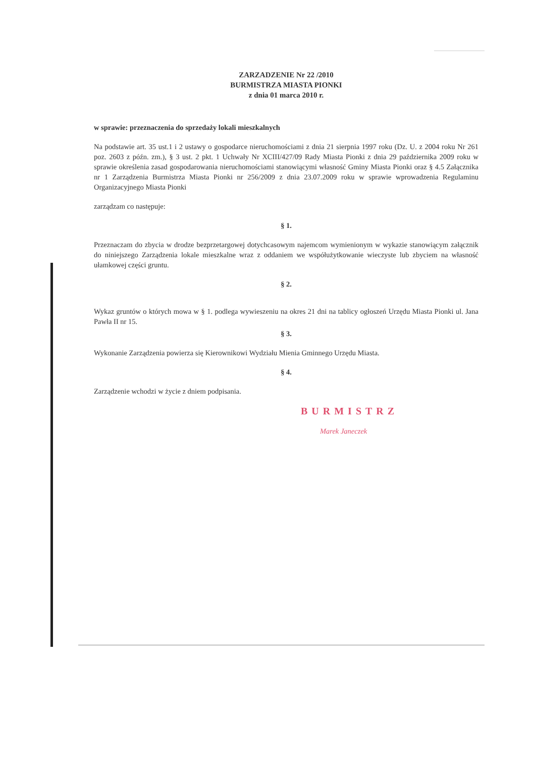ZARZADZENIE Nr 22 /2010
BURMISTRZA MIASTA PIONKI
z dnia 01 marca 2010 r.
w sprawie: przeznaczenia do sprzedaży lokali mieszkalnych
Na podstawie art. 35 ust.1 i 2 ustawy o gospodarce nieruchomościami z dnia 21 sierpnia 1997 roku (Dz. U. z 2004 roku Nr 261 poz. 2603 z późn. zm.), § 3 ust. 2 pkt. 1 Uchwały Nr XCIII/427/09 Rady Miasta Pionki z dnia 29 października 2009 roku w sprawie określenia zasad gospodarowania nieruchomościami stanowiącymi własność Gminy Miasta Pionki oraz § 4.5 Załącznika nr 1 Zarządzenia Burmistrza Miasta Pionki nr 256/2009 z dnia 23.07.2009 roku w sprawie wprowadzenia Regulaminu Organizacyjnego Miasta Pionki
zarządzam co następuje:
§ 1.
Przeznaczam do zbycia w drodze bezprzetargowej dotychcasowym najemcom wymienionym w wykazie stanowiącym załącznik do niniejszego Zarządzenia lokale mieszkalne wraz z oddaniem we współużytkowanie wieczyste lub zbyciem na własność ułamkowej części gruntu.
§ 2.
Wykaz gruntów o których mowa w § 1. podlega wywieszeniu na okres 21 dni na tablicy ogłoszeń Urzędu Miasta Pionki ul. Jana Pawła II nr 15.
§ 3.
Wykonanie Zarządzenia powierza się Kierownikowi Wydziału Mienia Gminnego Urzędu Miasta.
§ 4.
Zarządzenie wchodzi w życie z dniem podpisania.
BURMISTRZ
Marek Janeczek